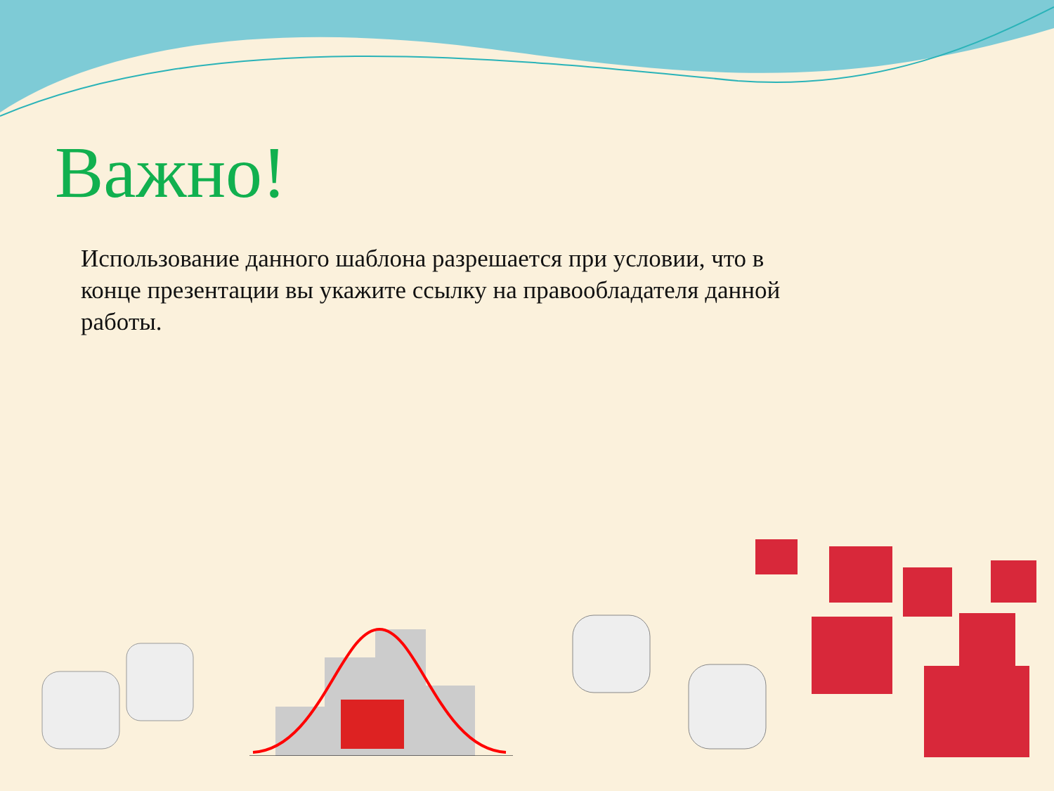Важно!
Использование данного шаблона разрешается при условии, что в конце презентации вы укажите ссылку на правообладателя данной работы.